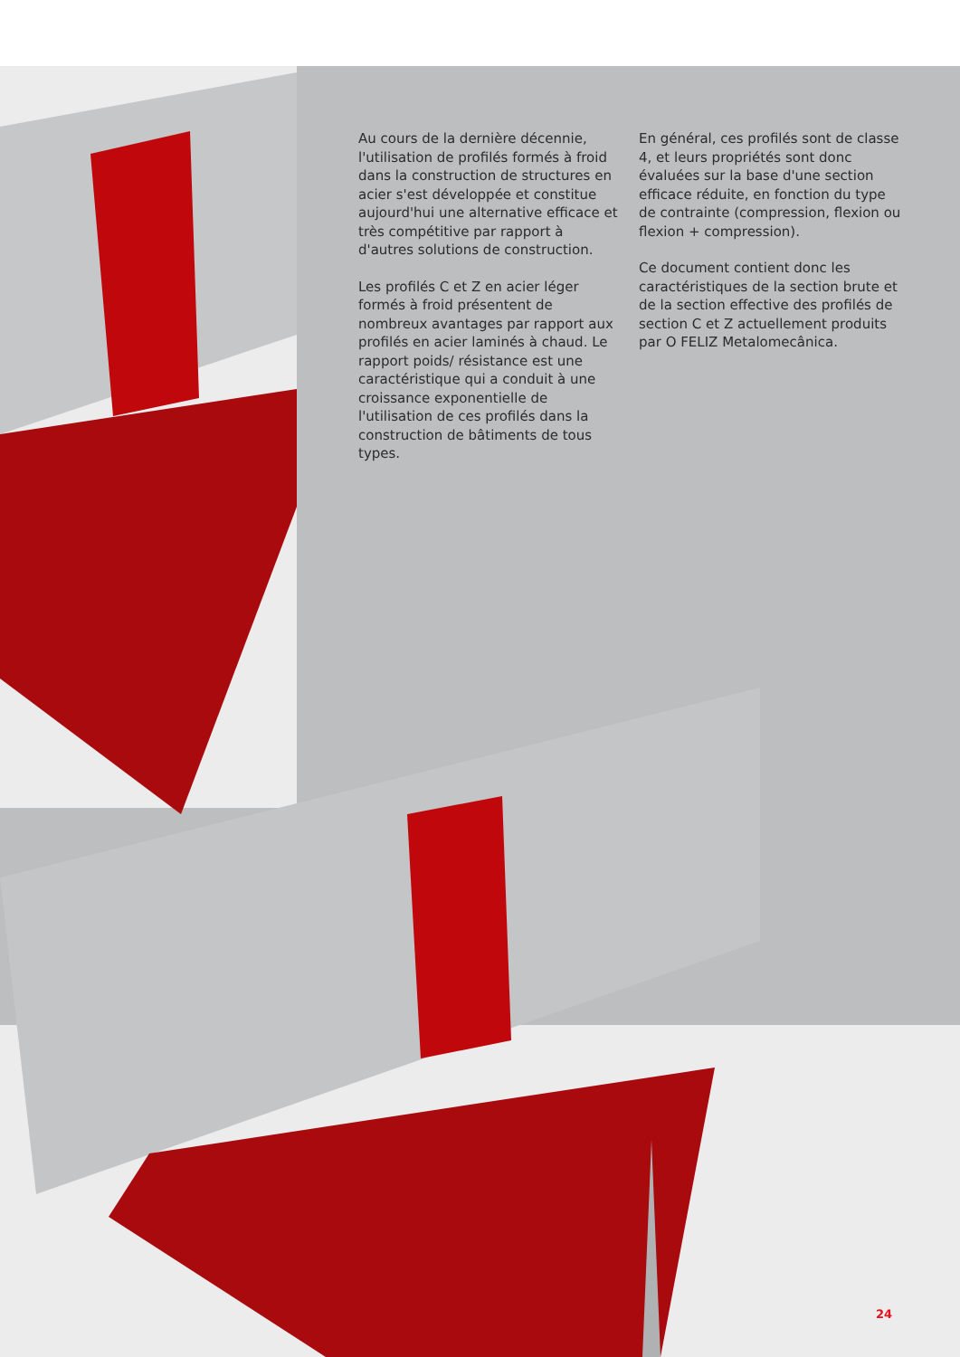Au cours de la dernière décennie, l'utilisation de profilés formés à froid dans la construction de structures en acier s'est développée et constitue aujourd'hui une alternative efficace et très compétitive par rapport à d'autres solutions de construction.
Les profilés C et Z en acier léger formés à froid présentent de nombreux avantages par rapport aux profilés en acier laminés à chaud. Le rapport poids/ résistance est une caractéristique qui a conduit à une croissance exponentielle de l'utilisation de ces profilés dans la construction de bâtiments de tous types.
En général, ces profilés sont de classe 4, et leurs propriétés sont donc évaluées sur la base d'une section efficace réduite, en fonction du type de contrainte (compression, flexion ou flexion + compression).
Ce document contient donc les caractéristiques de la section brute et de la section effective des profilés de section C et Z actuellement produits par O FELIZ Metalomecânica.
24